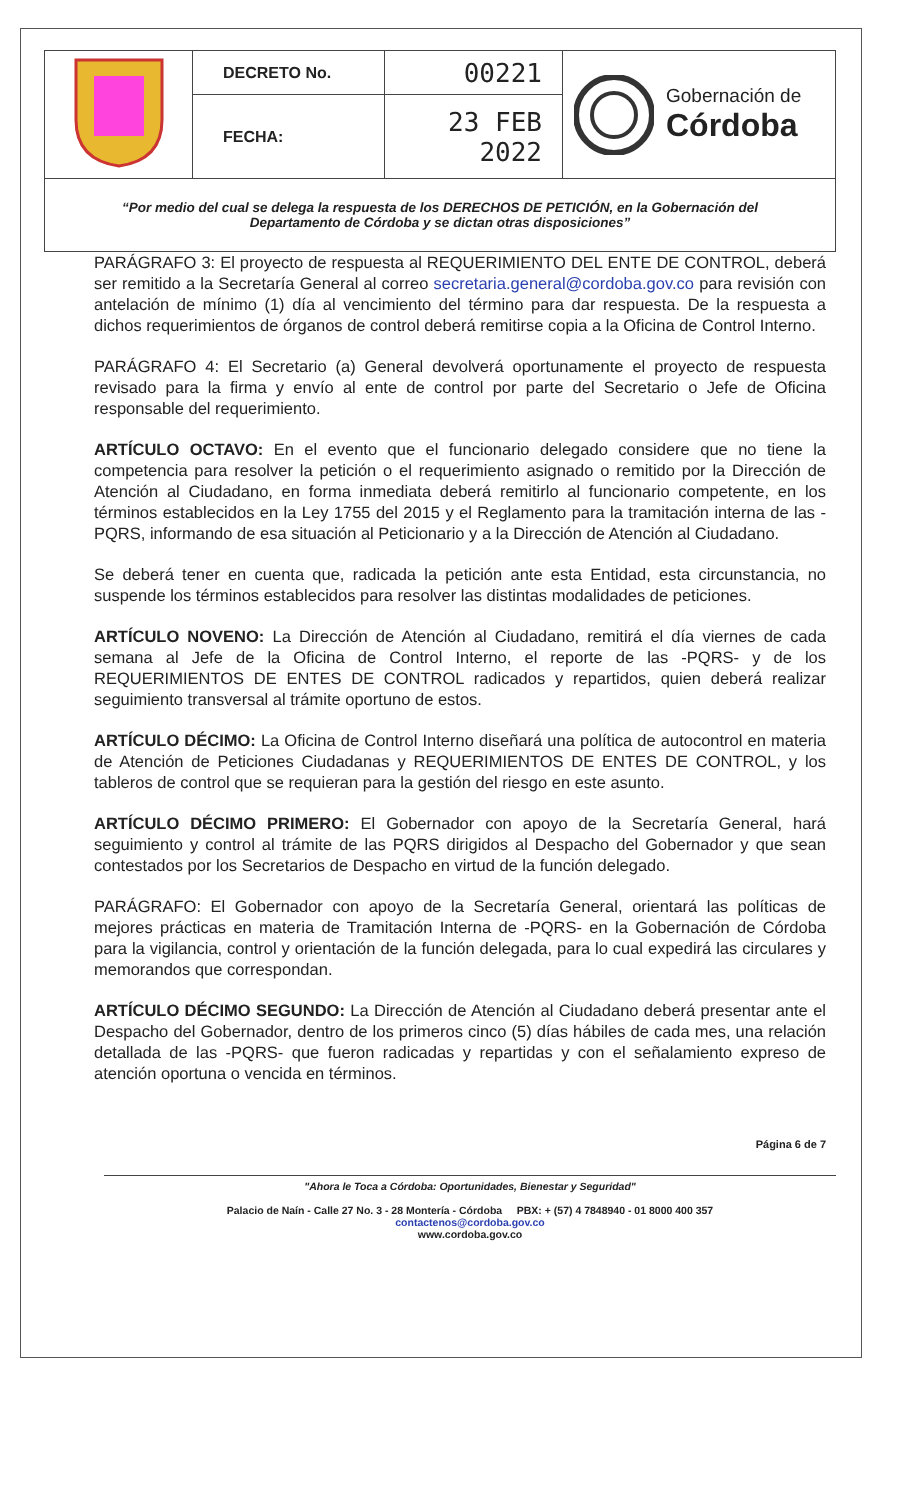| | DECRETO No. | 00221 | Gobernación de Córdoba |
| | FECHA: | 23 FEB 2022 | |
| “Por medio del cual se delega la respuesta de los DERECHOS DE PETICIÓN, en la Gobernación del Departamento de Córdoba y se dictan otras disposiciones” | | | |
PARÁGRAFO 3: El proyecto de respuesta al REQUERIMIENTO DEL ENTE DE CONTROL, deberá ser remitido a la Secretaría General al correo secretaria.general@cordoba.gov.co para revisión con antelación de mínimo (1) día al vencimiento del término para dar respuesta. De la respuesta a dichos requerimientos de órganos de control deberá remitirse copia a la Oficina de Control Interno.
PARÁGRAFO 4: El Secretario (a) General devolverá oportunamente el proyecto de respuesta revisado para la firma y envío al ente de control por parte del Secretario o Jefe de Oficina responsable del requerimiento.
ARTÍCULO OCTAVO: En el evento que el funcionario delegado considere que no tiene la competencia para resolver la petición o el requerimiento asignado o remitido por la Dirección de Atención al Ciudadano, en forma inmediata deberá remitirlo al funcionario competente, en los términos establecidos en la Ley 1755 del 2015 y el Reglamento para la tramitación interna de las -PQRS, informando de esa situación al Peticionario y a la Dirección de Atención al Ciudadano.
Se deberá tener en cuenta que, radicada la petición ante esta Entidad, esta circunstancia, no suspende los términos establecidos para resolver las distintas modalidades de peticiones.
ARTÍCULO NOVENO: La Dirección de Atención al Ciudadano, remitirá el día viernes de cada semana al Jefe de la Oficina de Control Interno, el reporte de las -PQRS- y de los REQUERIMIENTOS DE ENTES DE CONTROL radicados y repartidos, quien deberá realizar seguimiento transversal al trámite oportuno de estos.
ARTÍCULO DÉCIMO: La Oficina de Control Interno diseñará una política de autocontrol en materia de Atención de Peticiones Ciudadanas y REQUERIMIENTOS DE ENTES DE CONTROL, y los tableros de control que se requieran para la gestión del riesgo en este asunto.
ARTÍCULO DÉCIMO PRIMERO: El Gobernador con apoyo de la Secretaría General, hará seguimiento y control al trámite de las PQRS dirigidos al Despacho del Gobernador y que sean contestados por los Secretarios de Despacho en virtud de la función delegado.
PARÁGRAFO: El Gobernador con apoyo de la Secretaría General, orientará las políticas de mejores prácticas en materia de Tramitación Interna de -PQRS- en la Gobernación de Córdoba para la vigilancia, control y orientación de la función delegada, para lo cual expedirá las circulares y memorandos que correspondan.
ARTÍCULO DÉCIMO SEGUNDO: La Dirección de Atención al Ciudadano deberá presentar ante el Despacho del Gobernador, dentro de los primeros cinco (5) días hábiles de cada mes, una relación detallada de las -PQRS- que fueron radicadas y repartidas y con el señalamiento expreso de atención oportuna o vencida en términos.
Página 6 de 7
"Ahora le Toca a Córdoba: Oportunidades, Bienestar y Seguridad"
Palacio de Naín - Calle 27 No. 3 - 28 Montería - Córdoba PBX: + (57) 4 7848940 - 01 8000 400 357
contactenos@cordoba.gov.co
www.cordoba.gov.co